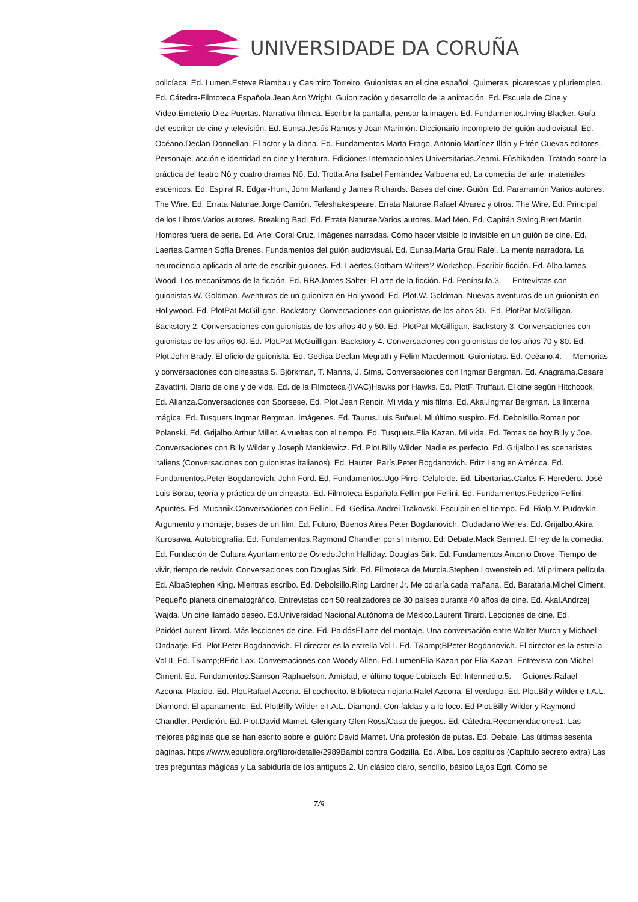UNIVERSIDADE DA CORUÑA
policíaca. Ed. Lumen.Esteve Riambau y Casimiro Torreiro. Guionistas en el cine español. Quimeras, picarescas y pluriempleo. Ed. Cátedra-Filmoteca Española.Jean Ann Wright. Guionización y desarrollo de la animación. Ed. Escuela de Cine y Vídeo.Emeterio Diez Puertas. Narrativa fílmica. Escribir la pantalla, pensar la imagen. Ed. Fundamentos.Irving Blacker. Guía del escritor de cine y televisión. Ed. Eunsa.Jesús Ramos y Joan Marimón. Diccionario incompleto del guión audiovisual. Ed. Océano.Declan Donnellan. El actor y la diana. Ed. Fundamentos.Marta Frago, Antonio Martínez Illán y Efrén Cuevas editores. Personaje, acción e identidad en cine y literatura. Ediciones Internacionales Universitarias.Zeami. Fûshikaden. Tratado sobre la práctica del teatro Nô y cuatro dramas Nô. Ed. Trotta.Ana Isabel Fernández Valbuena ed. La comedia del arte: materiales escénicos. Ed. Espiral.R. Edgar-Hunt, John Marland y James Richards. Bases del cine. Guión. Ed. Pararramón.Varios autores. The Wire. Ed. Errata Naturae.Jorge Carrión. Teleshakespeare. Errata Naturae.Rafael Álvarez y otros. The Wire. Ed. Principal de los Libros.Varios autores. Breaking Bad. Ed. Errata Naturae.Varios autores. Mad Men. Ed. Capitán Swing.Brett Martin. Hombres fuera de serie. Ed. Ariel.Coral Cruz. Imágenes narradas. Cómo hacer visible lo invisible en un guión de cine. Ed. Laertes.Carmen Sofía Brenes. Fundamentos del guión audiovisual. Ed. Eunsa.Marta Grau Rafel. La mente narradora. La neurociencia aplicada al arte de escribir guiones. Ed. Laertes.Gotham Writers? Workshop. Escribir ficción. Ed. AlbaJames Wood. Los mecanismos de la ficción. Ed. RBAJames Salter. El arte de la ficción. Ed. Península.3. Entrevistas con guionistas.W. Goldman. Aventuras de un guionista en Hollywood. Ed. Plot.W. Goldman. Nuevas aventuras de un guionista en Hollywood. Ed. PlotPat McGilligan. Backstory. Conversaciones con guionistas de los años 30. Ed. PlotPat McGilligan. Backstory 2. Conversaciones con guionistas de los años 40 y 50. Ed. PlotPat McGilligan. Backstory 3. Conversaciones con guionistas de los años 60. Ed. Plot.Pat McGuilligan. Backstory 4. Conversaciones con guionistas de los años 70 y 80. Ed. Plot.John Brady. El oficio de guionista. Ed. Gedisa.Declan Megrath y Felim Macdermott. Guionistas. Ed. Océano.4. Memorias y conversaciones con cineastas.S. Björkman, T. Manns, J. Sima. Conversaciones con Ingmar Bergman. Ed. Anagrama.Cesare Zavattini. Diario de cine y de vida. Ed. de la Filmoteca (IVAC)Hawks por Hawks. Ed. PlotF. Truffaut. El cine según Hitchcock. Ed. Alianza.Conversaciones con Scorsese. Ed. Plot.Jean Renoir. Mi vida y mis films. Ed. Akal.Ingmar Bergman. La linterna mágica. Ed. Tusquets.Ingmar Bergman. Imágenes. Ed. Taurus.Luis Buñuel. Mi último suspiro. Ed. Debolsillo.Roman por Polanski. Ed. Grijalbo.Arthur Miller. A vueltas con el tiempo. Ed. Tusquets.Elia Kazan. Mi vida. Ed. Temas de hoy.Billy y Joe. Conversaciones con Billy Wilder y Joseph Mankiewicz. Ed. Plot.Billy Wilder. Nadie es perfecto. Ed. Grijalbo.Les scenaristes italiens (Conversaciones con guionistas italianos). Ed. Hauter. París.Peter Bogdanovich. Fritz Lang en América. Ed. Fundamentos.Peter Bogdanovich. John Ford. Ed. Fundamentos.Ugo Pirro. Celuloide. Ed. Libertarias.Carlos F. Heredero. José Luis Borau, teoría y práctica de un cineasta. Ed. Filmoteca Española.Fellini por Fellini. Ed. Fundamentos.Federico Fellini. Apuntes. Ed. Muchnik.Conversaciones con Fellini. Ed. Gedisa.Andrei Trakovski. Esculpir en el tiempo. Ed. Rialp.V. Pudovkin. Argumento y montaje, bases de un film. Ed. Futuro, Buenos Aires.Peter Bogdanovich. Ciudadano Welles. Ed. Grijalbo.Akira Kurosawa. Autobiografía. Ed. Fundamentos.Raymond Chandler por sí mismo. Ed. Debate.Mack Sennett. El rey de la comedia. Ed. Fundación de Cultura Ayuntamiento de Oviedo.John Halliday. Douglas Sirk. Ed. Fundamentos.Antonio Drove. Tiempo de vivir, tiempo de revivir. Conversaciones con Douglas Sirk. Ed. Filmoteca de Murcia.Stephen Lowenstein ed. Mi primera película. Ed. AlbaStephen King. Mientras escribo. Ed. Debolsillo.Ring Lardner Jr. Me odiaría cada mañana. Ed. Barataria.Michel Ciment. Pequeño planeta cinematográfico. Entrevistas con 50 realizadores de 30 países durante 40 años de cine. Ed. Akal.Andrzej Wajda. Un cine llamado deseo. Ed.Universidad Nacional Autónoma de México.Laurent Tirard. Lecciones de cine. Ed. PaidósLaurent Tirard. Más lecciones de cine. Ed. PaidósEl arte del montaje. Una conversación entre Walter Murch y Michael Ondaatje. Ed. Plot.Peter Bogdanovich. El director es la estrella Vol I. Ed. T&amp;BPeter Bogdanovich. El director es la estrella Vol II. Ed. T&amp;BEric Lax. Conversaciones con Woody Allen. Ed. LumenElia Kazan por Elia Kazan. Entrevista con Michel Ciment. Ed. Fundamentos.Samson Raphaelson. Amistad, el último toque Lubitsch. Ed. Intermedio.5. Guiones.Rafael Azcona. Placido. Ed. Plot.Rafael Azcona. El cochecito. Biblioteca riojana.Rafel Azcona. El verdugo. Ed. Plot.Billy Wilder e I.A.L. Diamond. El apartamento. Ed. PlotBilly Wilder e I.A.L. Diamond. Con faldas y a lo loco. Ed Plot.Billy Wilder y Raymond Chandler. Perdición. Ed. Plot.David Mamet. Glengarry Glen Ross/Casa de juegos. Ed. Cátedra.Recomendaciones1. Las mejores páginas que se han escrito sobre el guión: David Mamet. Una profesión de putas. Ed. Debate. Las últimas sesenta páginas. https://www.epublibre.org/libro/detalle/2989Bambi contra Godzilla. Ed. Alba. Los capítulos (Capítulo secreto extra) Las tres preguntas mágicas y La sabiduría de los antiguos.2. Un clásico claro, sencillo, básico:Lajos Egri. Cómo se
7/9